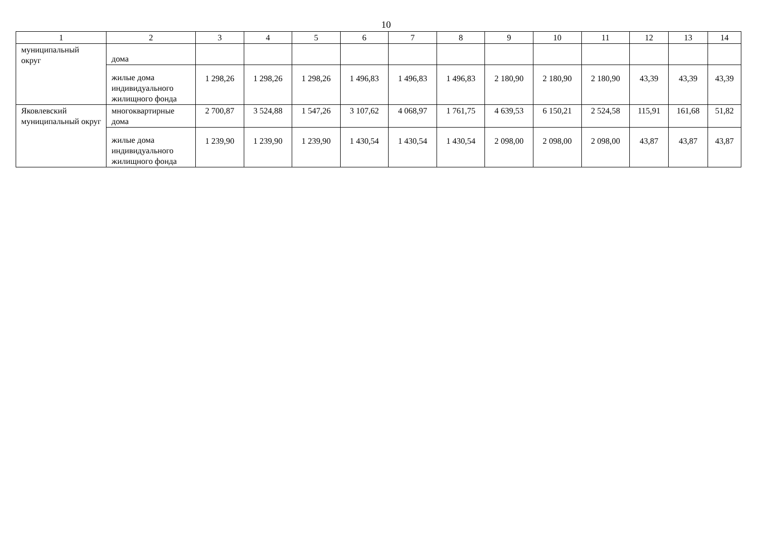10
| 1 | 2 | 3 | 4 | 5 | 6 | 7 | 8 | 9 | 10 | 11 | 12 | 13 | 14 |
| --- | --- | --- | --- | --- | --- | --- | --- | --- | --- | --- | --- | --- | --- |
| муниципальный округ | дома | | | | | | | | | | | | |
| | жилые дома индивидуального жилищного фонда | 1 298,26 | 1 298,26 | 1 298,26 | 1 496,83 | 1 496,83 | 1 496,83 | 2 180,90 | 2 180,90 | 2 180,90 | 43,39 | 43,39 | 43,39 |
| Яковлевский муниципальный округ | многоквартирные дома | 2 700,87 | 3 524,88 | 1 547,26 | 3 107,62 | 4 068,97 | 1 761,75 | 4 639,53 | 6 150,21 | 2 524,58 | 115,91 | 161,68 | 51,82 |
| | жилые дома индивидуального жилищного фонда | 1 239,90 | 1 239,90 | 1 239,90 | 1 430,54 | 1 430,54 | 1 430,54 | 2 098,00 | 2 098,00 | 2 098,00 | 43,87 | 43,87 | 43,87 |